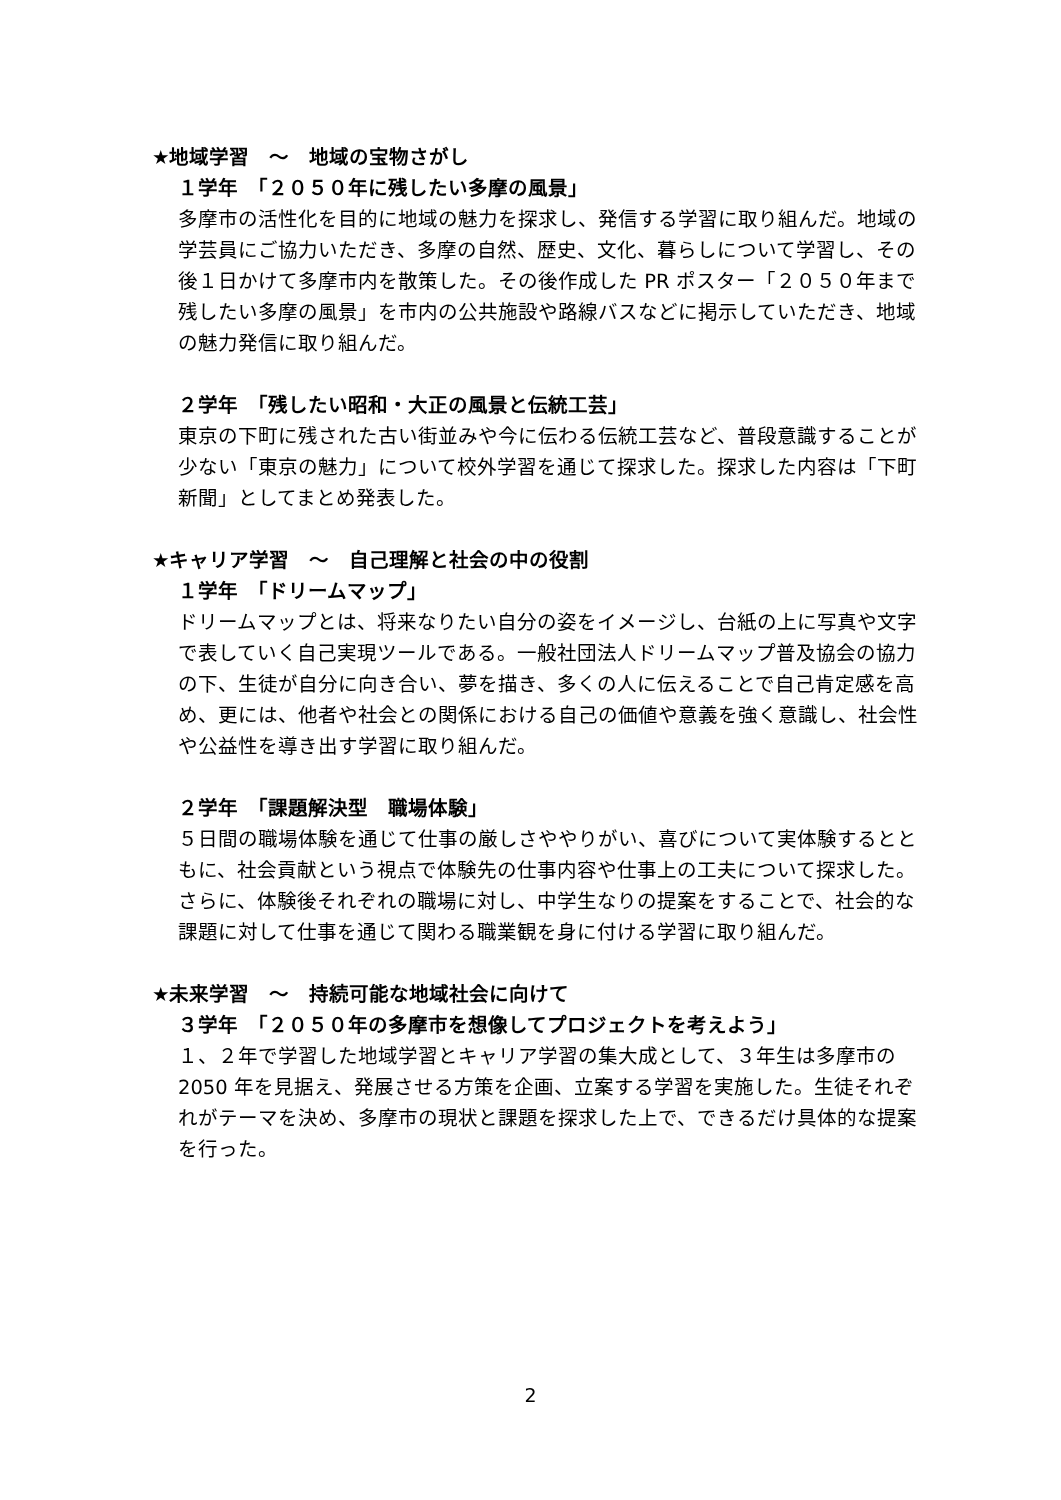★地域学習　～　地域の宝物さがし
１学年　「２０５０年に残したい多摩の風景」
多摩市の活性化を目的に地域の魅力を探求し、発信する学習に取り組んだ。地域の学芸員にご協力いただき、多摩の自然、歴史、文化、暮らしについて学習し、その後１日かけて多摩市内を散策した。その後作成した PR ポスター「２０５０年まで残したい多摩の風景」を市内の公共施設や路線バスなどに掲示していただき、地域の魅力発信に取り組んだ。
２学年　「残したい昭和・大正の風景と伝統工芸」
東京の下町に残された古い街並みや今に伝わる伝統工芸など、普段意識することが少ない「東京の魅力」について校外学習を通じて探求した。探求した内容は「下町新聞」としてまとめ発表した。
★キャリア学習　～　自己理解と社会の中の役割
１学年　「ドリームマップ」
ドリームマップとは、将来なりたい自分の姿をイメージし、台紙の上に写真や文字で表していく自己実現ツールである。一般社団法人ドリームマップ普及協会の協力の下、生徒が自分に向き合い、夢を描き、多くの人に伝えることで自己肯定感を高め、更には、他者や社会との関係における自己の価値や意義を強く意識し、社会性や公益性を導き出す学習に取り組んだ。
２学年　「課題解決型　職場体験」
５日間の職場体験を通じて仕事の厳しさややりがい、喜びについて実体験するとともに、社会貢献という視点で体験先の仕事内容や仕事上の工夫について探求した。さらに、体験後それぞれの職場に対し、中学生なりの提案をすることで、社会的な課題に対して仕事を通じて関わる職業観を身に付ける学習に取り組んだ。
★未来学習　～　持続可能な地域社会に向けて
３学年　「２０５０年の多摩市を想像してプロジェクトを考えよう」
１、２年で学習した地域学習とキャリア学習の集大成として、３年生は多摩市の 2050 年を見据え、発展させる方策を企画、立案する学習を実施した。生徒それぞれがテーマを決め、多摩市の現状と課題を探求した上で、できるだけ具体的な提案を行った。
2